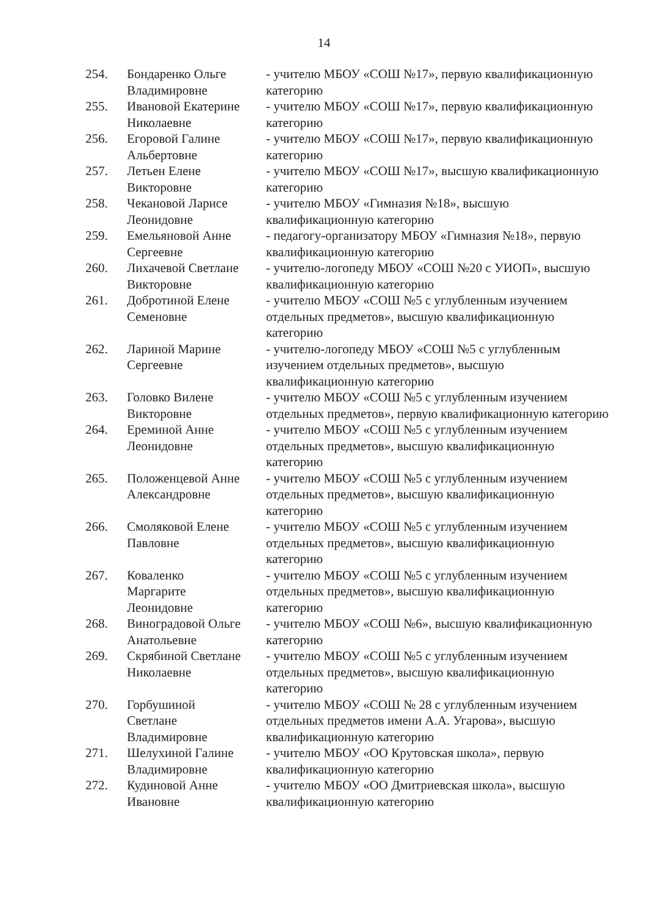14
| 254. | Бондаренко Ольге Владимировне | - учителю МБОУ «СОШ №17», первую квалификационную категорию |
| 255. | Ивановой Екатерине Николаевне | - учителю МБОУ «СОШ №17», первую квалификационную категорию |
| 256. | Егоровой Галине Альбертовне | - учителю МБОУ «СОШ №17», первую квалификационную категорию |
| 257. | Летьен Елене Викторовне | - учителю МБОУ «СОШ №17», высшую квалификационную категорию |
| 258. | Чекановой Ларисе Леонидовне | - учителю МБОУ «Гимназия №18», высшую квалификационную категорию |
| 259. | Емельяновой Анне Сергеевне | - педагогу-организатору МБОУ «Гимназия №18», первую квалификационную категорию |
| 260. | Лихачевой Светлане Викторовне | - учителю-логопеду МБОУ «СОШ №20 с УИОП», высшую квалификационную категорию |
| 261. | Добротиной Елене Семеновне | - учителю МБОУ «СОШ №5 с углубленным изучением отдельных предметов», высшую квалификационную категорию |
| 262. | Лариной Марине Сергеевне | - учителю-логопеду МБОУ «СОШ №5 с углубленным изучением отдельных предметов», высшую квалификационную категорию |
| 263. | Головко Вилене Викторовне | - учителю МБОУ «СОШ №5 с углубленным изучением отдельных предметов», первую квалификационную категорию |
| 264. | Ереминой Анне Леонидовне | - учителю МБОУ «СОШ №5 с углубленным изучением отдельных предметов», высшую квалификационную категорию |
| 265. | Положенцевой Анне Александровне | - учителю МБОУ «СОШ №5 с углубленным изучением отдельных предметов», высшую квалификационную категорию |
| 266. | Смоляковой Елене Павловне | - учителю МБОУ «СОШ №5 с углубленным изучением отдельных предметов», высшую квалификационную категорию |
| 267. | Коваленко Маргарите Леонидовне | - учителю МБОУ «СОШ №5 с углубленным изучением отдельных предметов», высшую квалификационную категорию |
| 268. | Виноградовой Ольге Анатольевне | - учителю МБОУ «СОШ №6», высшую квалификационную категорию |
| 269. | Скрябиной Светлане Николаевне | - учителю МБОУ «СОШ №5 с углубленным изучением отдельных предметов», высшую квалификационную категорию |
| 270. | Горбушиной Светлане Владимировне | - учителю МБОУ «СОШ № 28 с углубленным изучением отдельных предметов имени А.А. Угарова», высшую квалификационную категорию |
| 271. | Шелухиной Галине Владимировне | - учителю МБОУ «ОО Крутовская школа», первую квалификационную категорию |
| 272. | Кудиновой Анне Ивановне | - учителю МБОУ «ОО Дмитриевская школа», высшую квалификационную категорию |